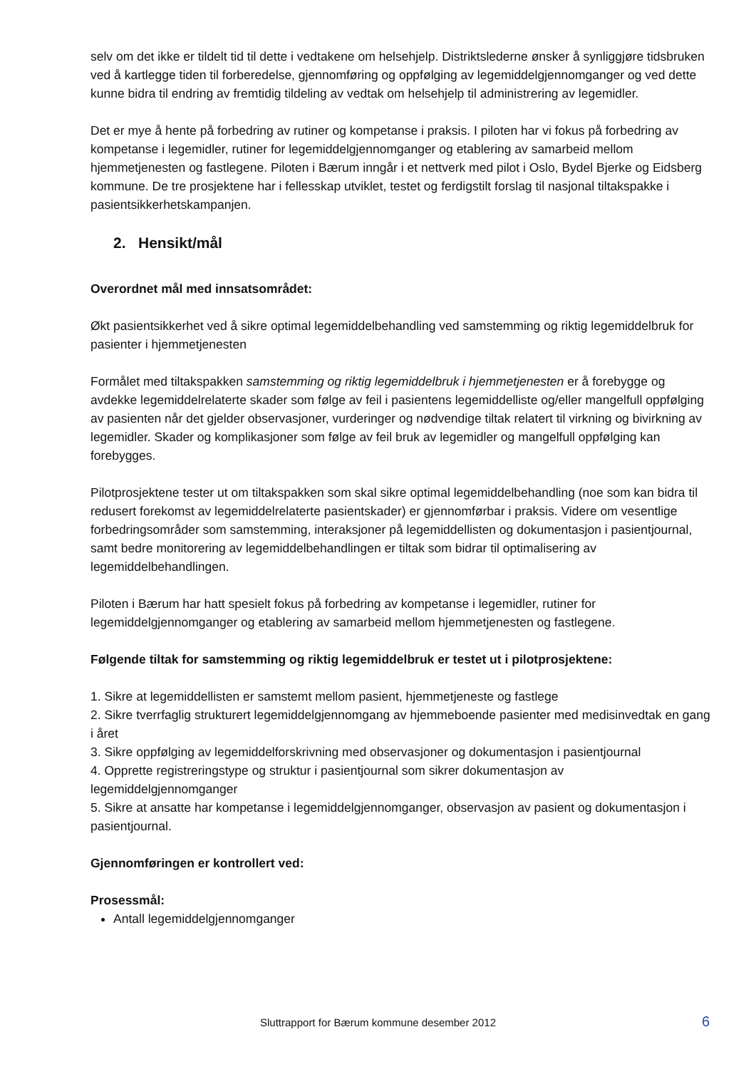selv om det ikke er tildelt tid til dette i vedtakene om helsehjelp. Distriktslederne ønsker å synliggjøre tidsbruken ved å kartlegge tiden til forberedelse, gjennomføring og oppfølging av legemiddelgjennomganger og ved dette kunne bidra til endring av fremtidig tildeling av vedtak om helsehjelp til administrering av legemidler.
Det er mye å hente på forbedring av rutiner og kompetanse i praksis. I piloten har vi fokus på forbedring av kompetanse i legemidler, rutiner for legemiddelgjennomganger og etablering av samarbeid mellom hjemmetjenesten og fastlegene. Piloten i Bærum inngår i et nettverk med pilot i Oslo, Bydel Bjerke og Eidsberg kommune. De tre prosjektene har i fellesskap utviklet, testet og ferdigstilt forslag til nasjonal tiltakspakke i pasientsikkerhetskampanjen.
2. Hensikt/mål
Overordnet mål med innsatsområdet:
Økt pasientsikkerhet ved å sikre optimal legemiddelbehandling ved samstemming og riktig legemiddelbruk for pasienter i hjemmetjenesten
Formålet med tiltakspakken samstemming og riktig legemiddelbruk i hjemmetjenesten er å forebygge og avdekke legemiddelrelaterte skader som følge av feil i pasientens legemiddelliste og/eller mangelfull oppfølging av pasienten når det gjelder observasjoner, vurderinger og nødvendige tiltak relatert til virkning og bivirkning av legemidler. Skader og komplikasjoner som følge av feil bruk av legemidler og mangelfull oppfølging kan forebygges.
Pilotprosjektene tester ut om tiltakspakken som skal sikre optimal legemiddelbehandling (noe som kan bidra til redusert forekomst av legemiddelrelaterte pasientskader) er gjennomførbar i praksis. Videre om vesentlige forbedringsområder som samstemming, interaksjoner på legemiddellisten og dokumentasjon i pasientjournal, samt bedre monitorering av legemiddelbehandlingen er tiltak som bidrar til optimalisering av legemiddelbehandlingen.
Piloten i Bærum har hatt spesielt fokus på forbedring av kompetanse i legemidler, rutiner for legemiddelgjennomganger og etablering av samarbeid mellom hjemmetjenesten og fastlegene.
Følgende tiltak for samstemming og riktig legemiddelbruk er testet ut i pilotprosjektene:
1. Sikre at legemiddellisten er samstemt mellom pasient, hjemmetjeneste og fastlege
2. Sikre tverrfaglig strukturert legemiddelgjennomgang av hjemmeboende pasienter med medisinvedtak en gang i året
3. Sikre oppfølging av legemiddelforskrivning med observasjoner og dokumentasjon i pasientjournal
4. Opprette registreringstype og struktur i pasientjournal som sikrer dokumentasjon av legemiddelgjennomganger
5. Sikre at ansatte har kompetanse i legemiddelgjennomganger, observasjon av pasient og dokumentasjon i pasientjournal.
Gjennomføringen er kontrollert ved:
Prosessmål:
Antall legemiddelgjennomganger
Sluttrapport for Bærum kommune desember 2012 6